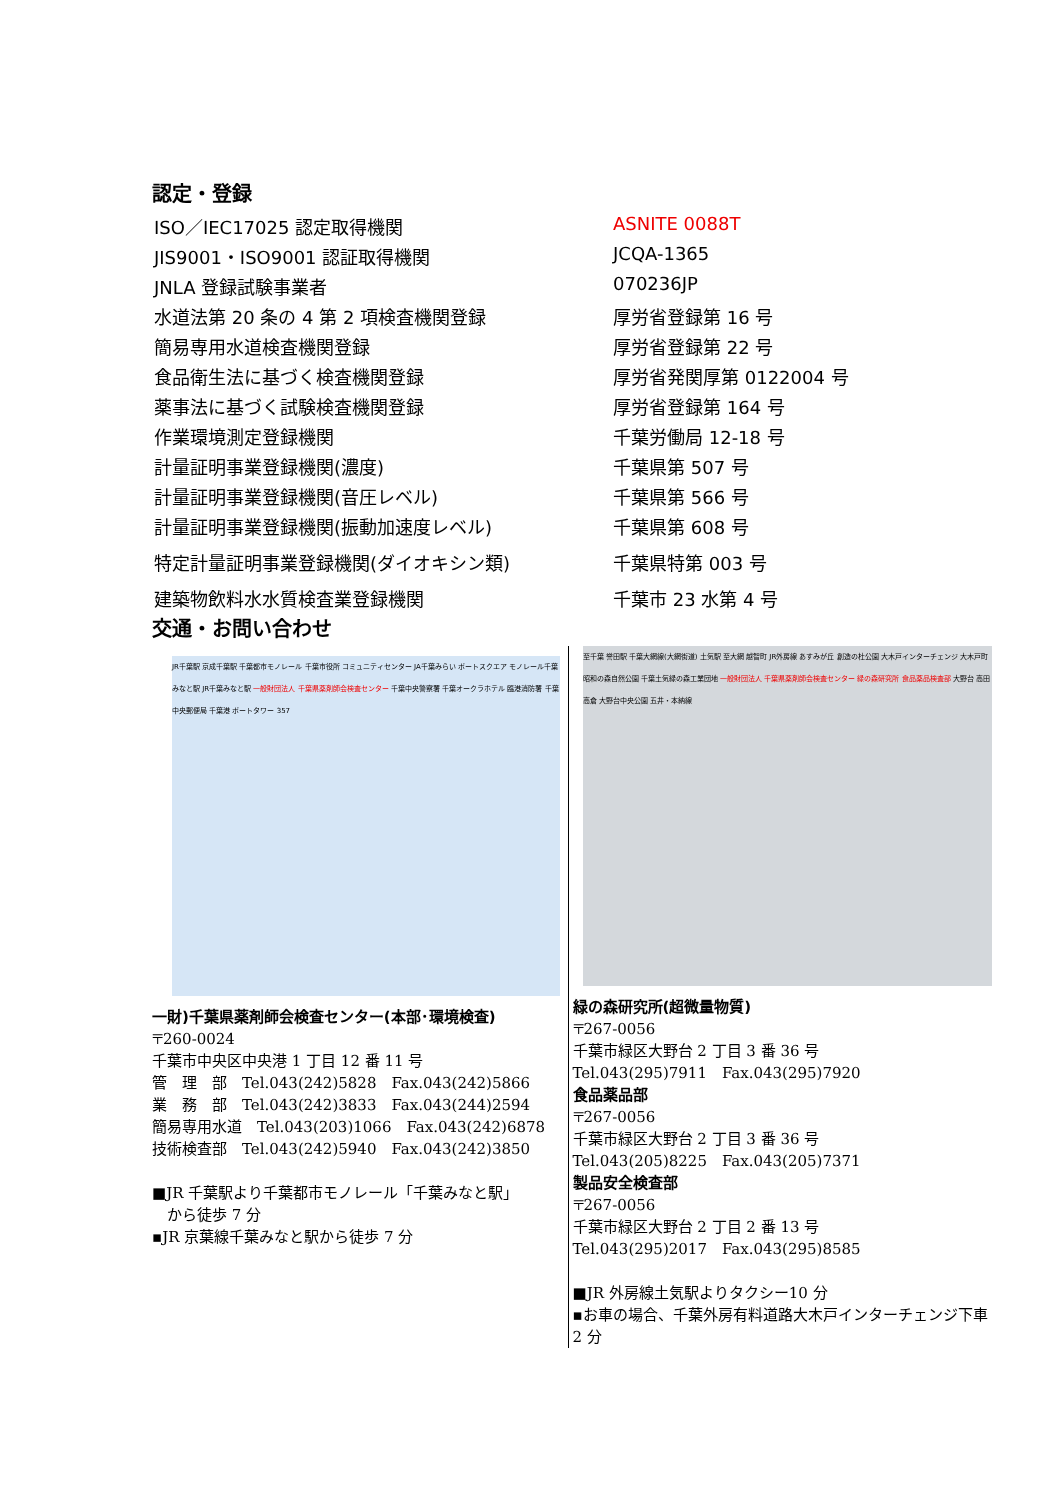認定・登録
| ISO／IEC17025 認定取得機関 | ASNITE 0088T |
| JIS9001・ISO9001 認証取得機関 | JCQA-1365 |
| JNLA 登録試験事業者 | 070236JP |
| 水道法第 20 条の 4 第 2 項検査機関登録 | 厚労省登録第 16 号 |
| 簡易専用水道検査機関登録 | 厚労省登録第 22 号 |
| 食品衛生法に基づく検査機関登録 | 厚労省発関厚第 0122004 号 |
| 薬事法に基づく試験検査機関登録 | 厚労省登録第 164 号 |
| 作業環境測定登録機関 | 千葉労働局 12-18 号 |
| 計量証明事業登録機関(濃度) | 千葉県第 507 号 |
| 計量証明事業登録機関(音圧レベル) | 千葉県第 566 号 |
| 計量証明事業登録機関(振動加速度レベル) | 千葉県第 608 号 |
| 特定計量証明事業登録機関(ダイオキシン類) | 千葉県特第 003 号 |
| 建築物飲料水水質検査業登録機関 | 千葉市 23 水第 4 号 |
交通・お問い合わせ
JR千葉駅 京成千葉駅 千葉都市モノレール 千葉市役所 コミュニティセンター JA千葉みらい ポートスクエア モノレール千葉みなと駅 JR千葉みなと駅 一般財団法人 千葉県薬剤師会検査センター 千葉中央警察署 千葉オークラホテル 臨港消防署 千葉中央郵便局 千葉港 ポートタワー 357
一財)千葉県薬剤師会検査センター(本部･環境検査)
〒260-0024
千葉市中央区中央港 1 丁目 12 番 11 号
管　理　部　Tel.043(242)5828　Fax.043(242)5866
業　務　部　Tel.043(242)3833　Fax.043(244)2594
簡易専用水道　Tel.043(203)1066　Fax.043(242)6878
技術検査部　Tel.043(242)5940　Fax.043(242)3850
■JR 千葉駅より千葉都市モノレール「千葉みなと駅」
　から徒歩 7 分
▪JR 京葉線千葉みなと駅から徒歩 7 分
至千葉 誉田駅 千葉大網線(大網街道) 土気駅 至大網 越智町 JR外房線 あすみが丘 創造の杜公園 大木戸インターチェンジ 大木戸町 昭和の森自然公園 千葉土気緑の森工業団地 一般財団法人 千葉県薬剤師会検査センター 緑の森研究所 食品薬品検査部 大野台 高田 高倉 大野台中央公園 五井・本納線
緑の森研究所(超微量物質)
〒267-0056
千葉市緑区大野台 2 丁目 3 番 36 号
Tel.043(295)7911　Fax.043(295)7920
食品薬品部
〒267-0056
千葉市緑区大野台 2 丁目 3 番 36 号
Tel.043(205)8225　Fax.043(205)7371
製品安全検査部
〒267-0056
千葉市緑区大野台 2 丁目 2 番 13 号
Tel.043(295)2017　Fax.043(295)8585
■JR 外房線土気駅よりタクシー10 分
▪お車の場合、千葉外房有料道路大木戸インターチェンジ下車 2 分